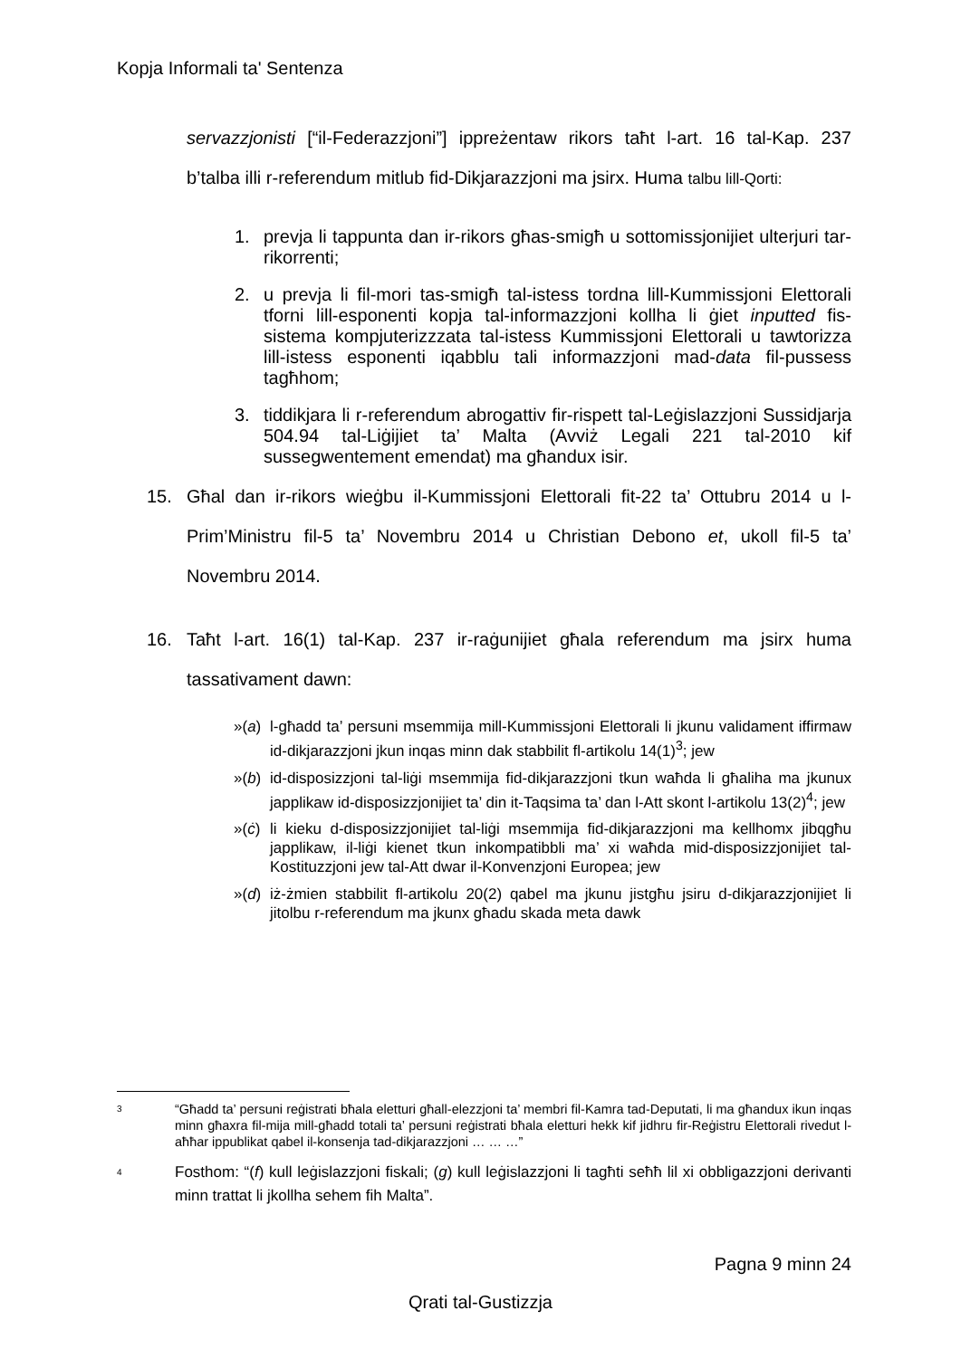Kopja Informali ta' Sentenza
servazzjonisti [“il-Federazzjoni”] ippreżentaw rikors taħt l-art. 16 tal-Kap. 237 b’talba illi r-referendum mitlub fid-Dikjarazzjoni ma jsirx. Huma talbu lill-Qorti:
1. prevja li tappunta dan ir-rikors għas-smigħ u sottomissjonijiet ulterjuri tar-rikorrenti;
2. u prevja li fil-mori tas-smigħ tal-istess tordna lill-Kummissjoni Elettorali tforni lill-esponenti kopja tal-informazzjoni kollha li ġiet inputted fis-sistema kompjuterizzzata tal-istess Kummissjoni Elettorali u tawtorizza lill-istess esponenti iqabblu tali informazzjoni mad-data fil-pussess tagħhom;
3. tiddikjara li r-referendum abrogattiv fir-rispett tal-Leġislazzjoni Sussidjarja 504.94 tal-Liġijiet ta’ Malta (Avviż Legali 221 tal-2010 kif sussegwentement emendat) ma għandux isir.
15. Għal dan ir-rikors wieġbu il-Kummissjoni Elettorali fit-22 ta’ Ottubru 2014 u l-Prim’Ministru fil-5 ta’ Novembru 2014 u Christian Debono et, ukoll fil-5 ta’ Novembru 2014.
16. Taħt l-art. 16(1) tal-Kap. 237 ir-raġunijiet għala referendum ma jsirx huma tassativament dawn:
»(a) l-għadd ta’ persuni msemmija mill-Kummissjoni Elettorali li jkunu validament iffirmaw id-dikjarazzjoni jkun inqas minn dak stabbilit fl-artikolu 14(1)<sup>3</sup>; jew
»(b) id-disposizzjoni tal-liġi msemmija fid-dikjarazzjoni tkun waħda li għaliha ma jkunux japplikaw id-disposizzjonijiet ta’ din it-Taqsima ta’ dan l-Att skont l-artikolu 13(2)<sup>4</sup>; jew
»(ċ) li kieku d-disposizzjonijiet tal-liġi msemmija fid-dikjarazzjoni ma kellhomx jibqgħu japplikaw, il-liġi kienet tkun inkompatibbli ma’ xi waħda mid-disposizzjonijiet tal-Kostituzzjoni jew tal-Att dwar il-Konvenzjoni Europea; jew
»(d) iż-żmien stabbilit fl-artikolu 20(2) qabel ma jkunu jistgħu jsiru d-dikjarazzjonijiet li jitolbu r-referendum ma jkunx għadu skada meta dawk
3 “Għadd ta’ persuni reġistrati bħala eletturi għall-elezzjoni ta’ membri fil-Kamra tad-Deputati, li ma għandux ikun inqas minn għaxra fil-mija mill-għadd totali ta’ persuni reġistrati bħala eletturi hekk kif jidhru fir-Reġistru Elettorali rivedut l-aħħar ippublikat qabel il-konsenja tad-dikjarazzjoni … … …”
4 Fosthom: “(f) kull leġislazzjoni fiskali; (g) kull leġislazzjoni li tagħti seħħ lil xi obbligazzjoni derivanti minn trattat li jkollha sehem fih Malta”.
Pagna 9 minn 24
Qrati tal-Gustizzja